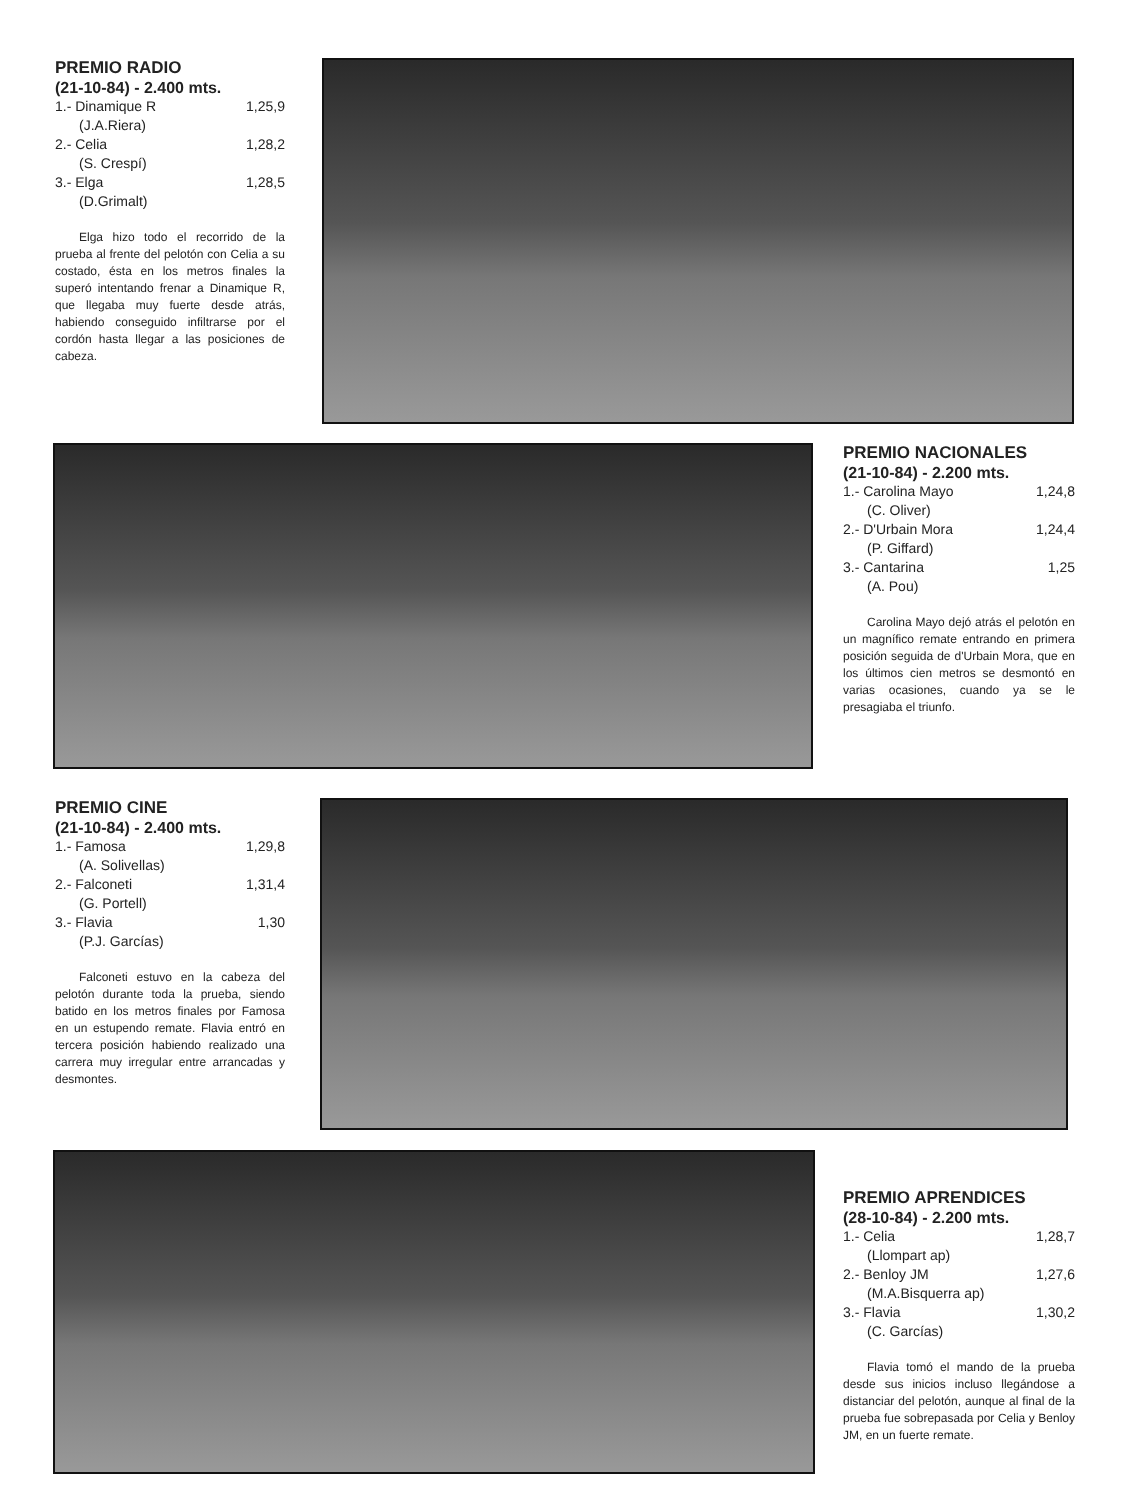PREMIO RADIO
(21-10-84) - 2.400 mts.
1.- Dinamique R 1,25,9
(J.A.Riera)
2.- Celia 1,28,2
(S. Crespí)
3.- Elga 1,28,5
(D.Grimalt)
Elga hizo todo el recorrido de la prueba al frente del pelotón con Celia a su costado, ésta en los metros finales la superó intentando frenar a Dinamique R, que llegaba muy fuerte desde atrás, habiendo conseguido infiltrarse por el cordón hasta llegar a las posiciones de cabeza.
PREMIO NACIONALES
(21-10-84) - 2.200 mts.
1.- Carolina Mayo 1,24,8
(C. Oliver)
2.- D'Urbain Mora 1,24,4
(P. Giffard)
3.- Cantarina 1,25
(A. Pou)
Carolina Mayo dejó atrás el pelotón en un magnífico remate entrando en primera posición seguida de d'Urbain Mora, que en los últimos cien metros se desmontó en varias ocasiones, cuando ya se le presagiaba el triunfo.
PREMIO CINE
(21-10-84) - 2.400 mts.
1.- Famosa 1,29,8
(A. Solivellas)
2.- Falconeti 1,31,4
(G. Portell)
3.- Flavia 1,30
(P.J. Garcías)
Falconeti estuvo en la cabeza del pelotón durante toda la prueba, siendo batido en los metros finales por Famosa en un estupendo remate. Flavia entró en tercera posición habiendo realizado una carrera muy irregular entre arrancadas y desmontes.
PREMIO APRENDICES
(28-10-84) - 2.200 mts.
1.- Celia 1,28,7
(Llompart ap)
2.- Benloy JM 1,27,6
(M.A.Bisquerra ap)
3.- Flavia 1,30,2
(C. Garcías)
Flavia tomó el mando de la prueba desde sus inicios incluso llegándose a distanciar del pelotón, aunque al final de la prueba fue sobrepasada por Celia y Benloy JM, en un fuerte remate.